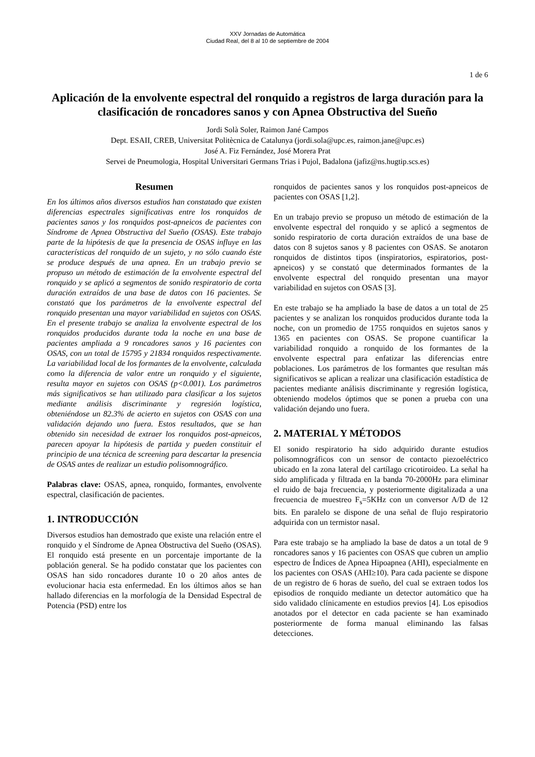XXV Jornadas de Automática
Ciudad Real, del 8 al 10 de septiembre de 2004
1 de 6
Aplicación de la envolvente espectral del ronquido a registros de larga duración para la clasificación de roncadores sanos y con Apnea Obstructiva del Sueño
Jordi Solà Soler, Raimon Jané Campos
Dept. ESAII, CREB, Universitat Politècnica de Catalunya (jordi.sola@upc.es, raimon.jane@upc.es)
José A. Fiz Fernández, José Morera Prat
Servei de Pneumologia, Hospital Universitari Germans Trias i Pujol, Badalona (jafiz@ns.hugtip.scs.es)
Resumen
En los últimos años diversos estudios han constatado que existen diferencias espectrales significativas entre los ronquidos de pacientes sanos y los ronquidos post-apneicos de pacientes con Síndrome de Apnea Obstructiva del Sueño (OSAS). Este trabajo parte de la hipótesis de que la presencia de OSAS influye en las características del ronquido de un sujeto, y no sólo cuando éste se produce después de una apnea. En un trabajo previo se propuso un método de estimación de la envolvente espectral del ronquido y se aplicó a segmentos de sonido respiratorio de corta duración extraídos de una base de datos con 16 pacientes. Se constató que los parámetros de la envolvente espectral del ronquido presentan una mayor variabilidad en sujetos con OSAS. En el presente trabajo se analiza la envolvente espectral de los ronquidos producidos durante toda la noche en una base de pacientes ampliada a 9 roncadores sanos y 16 pacientes con OSAS, con un total de 15795 y 21834 ronquidos respectivamente. La variabilidad local de los formantes de la envolvente, calculada como la diferencia de valor entre un ronquido y el siguiente, resulta mayor en sujetos con OSAS (p<0.001). Los parámetros más significativos se han utilizado para clasificar a los sujetos mediante análisis discriminante y regresión logística, obteniéndose un 82.3% de acierto en sujetos con OSAS con una validación dejando uno fuera. Estos resultados, que se han obtenido sin necesidad de extraer los ronquidos post-apneicos, parecen apoyar la hipótesis de partida y pueden constituir el principio de una técnica de screening para descartar la presencia de OSAS antes de realizar un estudio polisomnográfico.
Palabras clave: OSAS, apnea, ronquido, formantes, envolvente espectral, clasificación de pacientes.
1. INTRODUCCIÓN
Diversos estudios han demostrado que existe una relación entre el ronquido y el Síndrome de Apnea Obstructiva del Sueño (OSAS). El ronquido está presente en un porcentaje importante de la población general. Se ha podido constatar que los pacientes con OSAS han sido roncadores durante 10 o 20 años antes de evolucionar hacia esta enfermedad. En los últimos años se han hallado diferencias en la morfología de la Densidad Espectral de Potencia (PSD) entre los
ronquidos de pacientes sanos y los ronquidos post-apneicos de pacientes con OSAS [1,2].
En un trabajo previo se propuso un método de estimación de la envolvente espectral del ronquido y se aplicó a segmentos de sonido respiratorio de corta duración extraídos de una base de datos con 8 sujetos sanos y 8 pacientes con OSAS. Se anotaron ronquidos de distintos tipos (inspiratorios, espiratorios, post-apneicos) y se constató que determinados formantes de la envolvente espectral del ronquido presentan una mayor variabilidad en sujetos con OSAS [3].
En este trabajo se ha ampliado la base de datos a un total de 25 pacientes y se analizan los ronquidos producidos durante toda la noche, con un promedio de 1755 ronquidos en sujetos sanos y 1365 en pacientes con OSAS. Se propone cuantificar la variabilidad ronquido a ronquido de los formantes de la envolvente espectral para enfatizar las diferencias entre poblaciones. Los parámetros de los formantes que resultan más significativos se aplican a realizar una clasificación estadística de pacientes mediante análisis discriminante y regresión logística, obteniendo modelos óptimos que se ponen a prueba con una validación dejando uno fuera.
2. MATERIAL Y MÉTODOS
El sonido respiratorio ha sido adquirido durante estudios polisomnográficos con un sensor de contacto piezoeléctrico ubicado en la zona lateral del cartílago cricotiroideo. La señal ha sido amplificada y filtrada en la banda 70-2000Hz para eliminar el ruido de baja frecuencia, y posteriormente digitalizada a una frecuencia de muestreo F<sub>s</sub>=5KHz con un conversor A/D de 12 bits. En paralelo se dispone de una señal de flujo respiratorio adquirida con un termistor nasal.
Para este trabajo se ha ampliado la base de datos a un total de 9 roncadores sanos y 16 pacientes con OSAS que cubren un amplio espectro de Índices de Apnea Hipoapnea (AHI), especialmente en los pacientes con OSAS (AHI≥10). Para cada paciente se dispone de un registro de 6 horas de sueño, del cual se extraen todos los episodios de ronquido mediante un detector automático que ha sido validado clínicamente en estudios previos [4]. Los episodios anotados por el detector en cada paciente se han examinado posteriormente de forma manual eliminando las falsas detecciones.